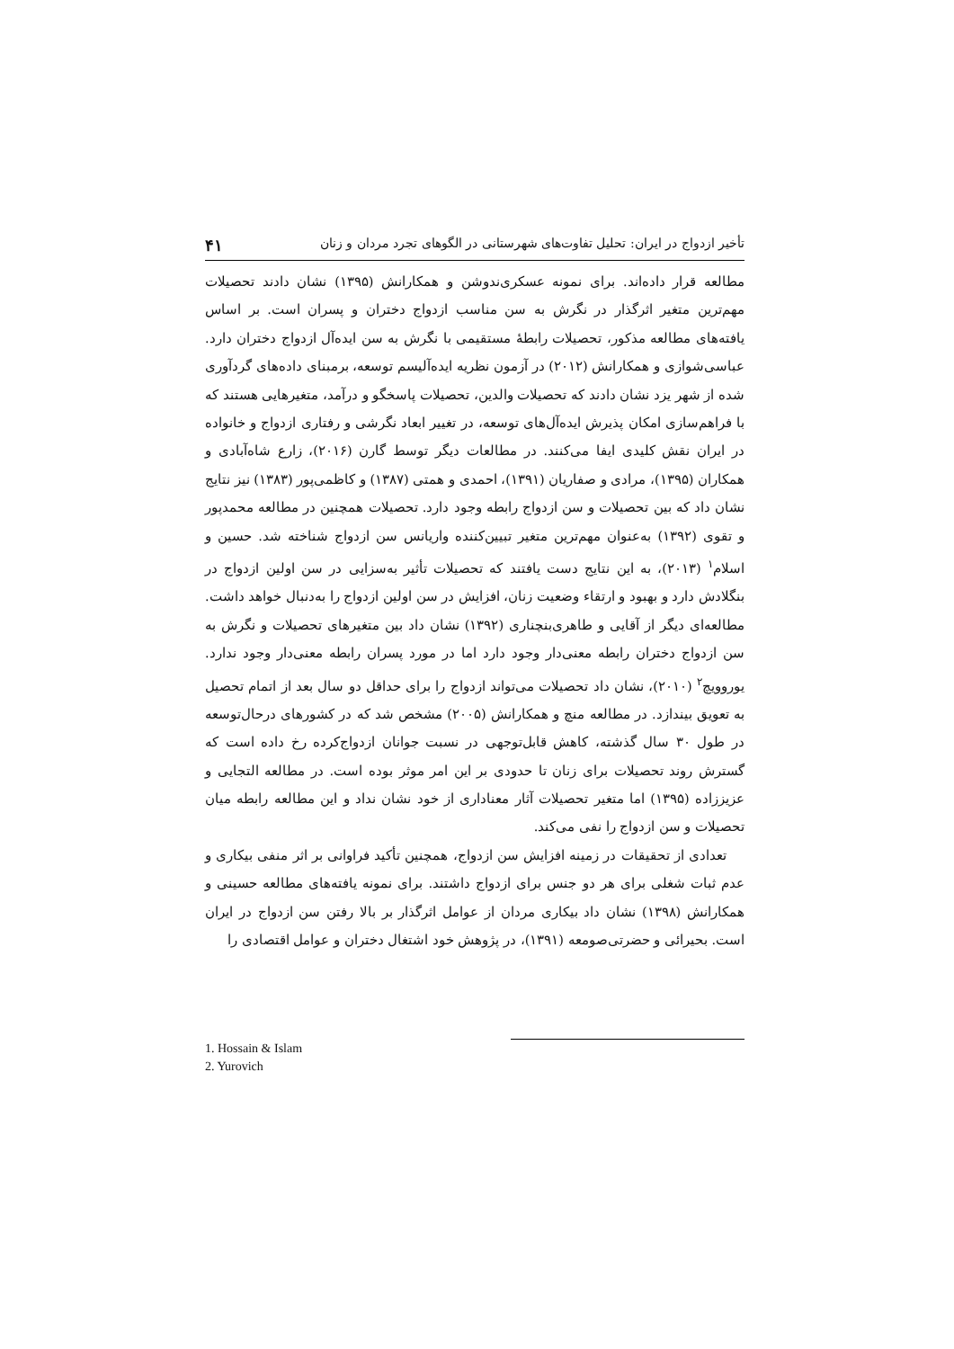تأخیر ازدواج در ایران: تحلیل تفاوت‌های شهرستانی در الگوهای تجرد مردان و زنان ۴۱
مطالعه قرار داده‌اند. برای نمونه عسکری‌ندوشن و همکارانش (۱۳۹۵) نشان دادند تحصیلات مهم‌ترین متغیر اثرگذار در نگرش به سن مناسب ازدواج دختران و پسران است. بر اساس یافته‌های مطالعه مذکور، تحصیلات رابطهٔ مستقیمی با نگرش به سن ایده‌آل ازدواج دختران دارد. عباسی‌شوازی و همکارانش (۲۰۱۲) در آزمون نظریه ایده‌آلیسم توسعه، برمبنای داده‌های گردآوری شده از شهر یزد نشان دادند که تحصیلات والدین، تحصیلات پاسخگو و درآمد، متغیرهایی هستند که با فراهم‌سازی امکان پذیرش ایده‌آل‌های توسعه، در تغییر ابعاد نگرشی و رفتاری ازدواج و خانواده در ایران نقش کلیدی ایفا می‌کنند. در مطالعات دیگر توسط گارن (۲۰۱۶)، زارع شاه‌آبادی و همکاران (۱۳۹۵)، مرادی و صفاریان (۱۳۹۱)، احمدی و همتی (۱۳۸۷) و کاظمی‌پور (۱۳۸۳) نیز نتایج نشان داد که بین تحصیلات و سن ازدواج رابطه وجود دارد. تحصیلات همچنین در مطالعه محمدپور و تقوی (۱۳۹۲) به‌عنوان مهم‌ترین متغیر تبیین‌کننده واریانس سن ازدواج شناخته شد. حسین و اسلام<sup>۱</sup> (۲۰۱۳)، به این نتایج دست یافتند که تحصیلات تأثیر به‌سزایی در سن اولین ازدواج در بنگلادش دارد و بهبود و ارتقاء وضعیت زنان، افزایش در سن اولین ازدواج را به‌دنبال خواهد داشت. مطالعه‌ای دیگر از آقایی و طاهری‌بنچناری (۱۳۹۲) نشان داد بین متغیرهای تحصیلات و نگرش به سن ازدواج دختران رابطه معنی‌دار وجود دارد اما در مورد پسران رابطه معنی‌دار وجود ندارد. یوروویچ<sup>۲</sup> (۲۰۱۰)، نشان داد تحصیلات می‌تواند ازدواج را برای حداقل دو سال بعد از اتمام تحصیل به تعویق بیندازد. در مطالعه منچ و همکارانش (۲۰۰۵) مشخص شد که در کشورهای درحال‌توسعه در طول ۳۰ سال گذشته، کاهش قابل‌توجهی در نسبت جوانان ازدواج‌کرده رخ داده است که گسترش روند تحصیلات برای زنان تا حدودی بر این امر موثر بوده است. در مطالعه التجایی و عزیززاده (۱۳۹۵) اما متغیر تحصیلات آثار معناداری از خود نشان نداد و این مطالعه رابطه میان تحصیلات و سن ازدواج را نفی می‌کند.
تعدادی از تحقیقات در زمینه افزایش سن ازدواج، همچنین تأکید فراوانی بر اثر منفی بیکاری و عدم ثبات شغلی برای هر دو جنس برای ازدواج داشتند. برای نمونه یافته‌های مطالعه حسینی و همکارانش (۱۳۹۸) نشان داد بیکاری مردان از عوامل اثرگذار بر بالا رفتن سن ازدواج در ایران است. بحیرائی و حضرتی‌صومعه (۱۳۹۱)، در پژوهش خود اشتغال دختران و عوامل اقتصادی را
1. Hossain & Islam
2. Yurovich